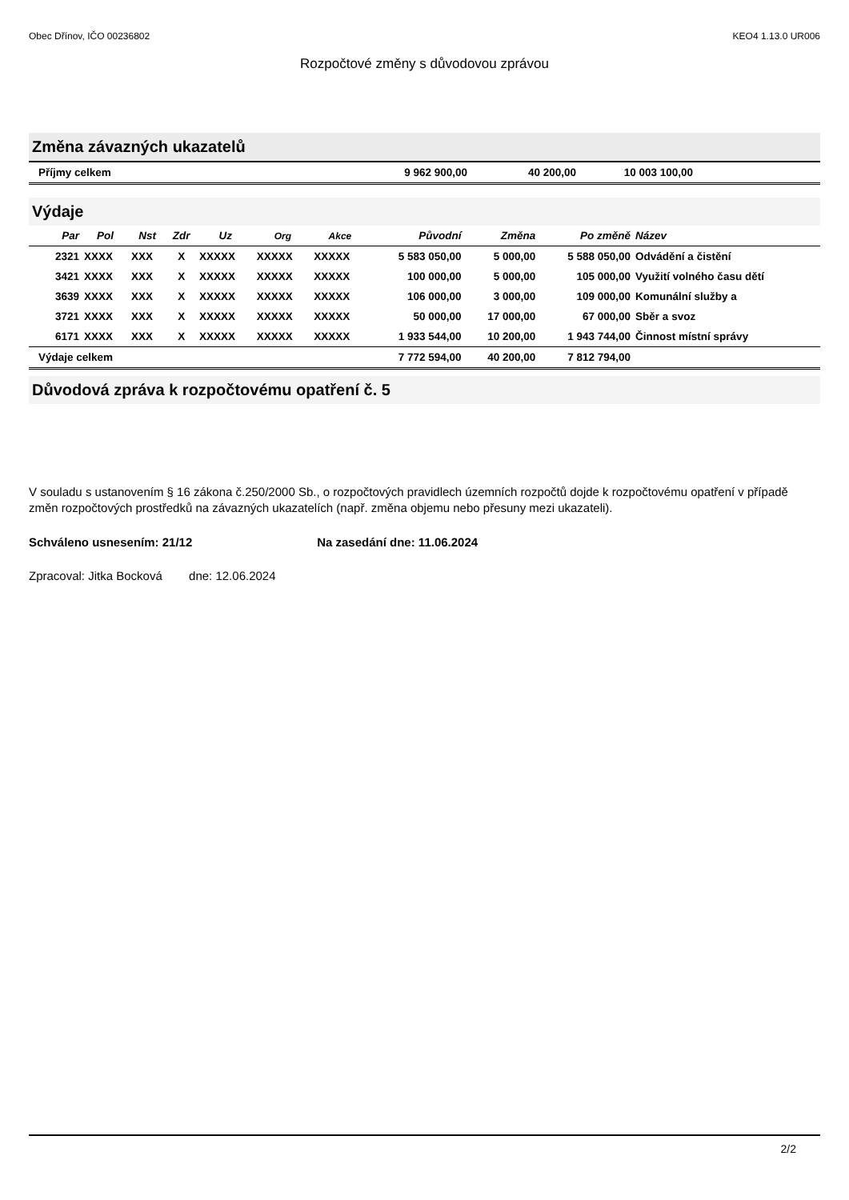Obec Dřínov, IČO 00236802 KEO4 1.13.0 UR006
Rozpočtové změny s důvodovou zprávou
Změna závazných ukazatelů
| Příjmy celkem | 9 962 900,00 | 40 200,00 | 10 003 100,00 | |
Výdaje
| Par | Pol | Nst | Zdr | Uz | Org | Akce | Původní | Změna | Po změně | Název |
| --- | --- | --- | --- | --- | --- | --- | --- | --- | --- | --- |
| 2321 | XXXX | XXX | X | XXXXX | XXXXX | XXXXX | 5 583 050,00 | 5 000,00 | 5 588 050,00 | Odvádění a čistění |
| 3421 | XXXX | XXX | X | XXXXX | XXXXX | XXXXX | 100 000,00 | 5 000,00 | 105 000,00 | Využití volného času dětí |
| 3639 | XXXX | XXX | X | XXXXX | XXXXX | XXXXX | 106 000,00 | 3 000,00 | 109 000,00 | Komunální služby a |
| 3721 | XXXX | XXX | X | XXXXX | XXXXX | XXXXX | 50 000,00 | 17 000,00 | 67 000,00 | Sběr a svoz |
| 6171 | XXXX | XXX | X | XXXXX | XXXXX | XXXXX | 1 933 544,00 | 10 200,00 | 1 943 744,00 | Činnost místní správy |
| Výdaje celkem | | | | | | | 7 772 594,00 | 40 200,00 | 7 812 794,00 | |
Důvodová zpráva k rozpočtovému opatření č. 5
V souladu s ustanovením § 16 zákona č.250/2000 Sb., o rozpočtových pravidlech územních rozpočtů dojde k rozpočtovému opatření v případě změn rozpočtových prostředků na závazných ukazatelích (např. změna objemu nebo přesuny mezi ukazateli).
Schváleno usnesením: 21/12 Na zasedání dne: 11.06.2024
Zpracoval: Jitka Bocková dne: 12.06.2024
2/2